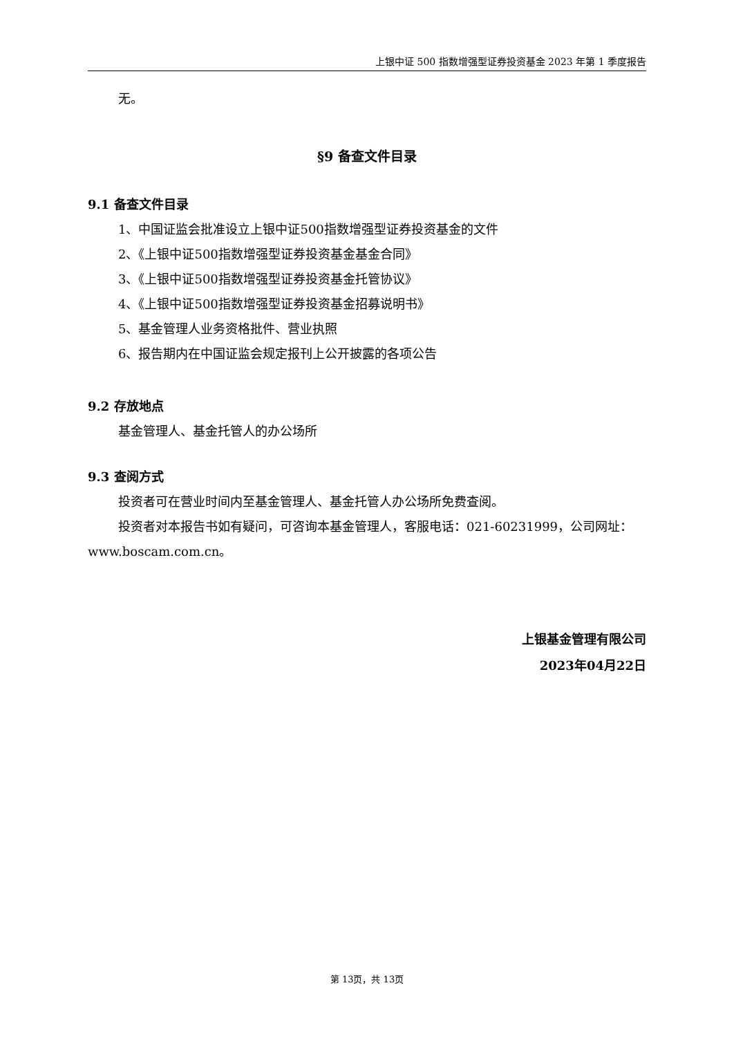上银中证 500 指数增强型证券投资基金 2023 年第 1 季度报告
无。
§9 备查文件目录
9.1 备查文件目录
1、中国证监会批准设立上银中证500指数增强型证券投资基金的文件
2、《上银中证500指数增强型证券投资基金基金合同》
3、《上银中证500指数增强型证券投资基金托管协议》
4、《上银中证500指数增强型证券投资基金招募说明书》
5、基金管理人业务资格批件、营业执照
6、报告期内在中国证监会规定报刊上公开披露的各项公告
9.2 存放地点
基金管理人、基金托管人的办公场所
9.3 查阅方式
投资者可在营业时间内至基金管理人、基金托管人办公场所免费查阅。
投资者对本报告书如有疑问，可咨询本基金管理人，客服电话：021-60231999，公司网址：www.boscam.com.cn。
上银基金管理有限公司
2023年04月22日
第 13页，共 13页